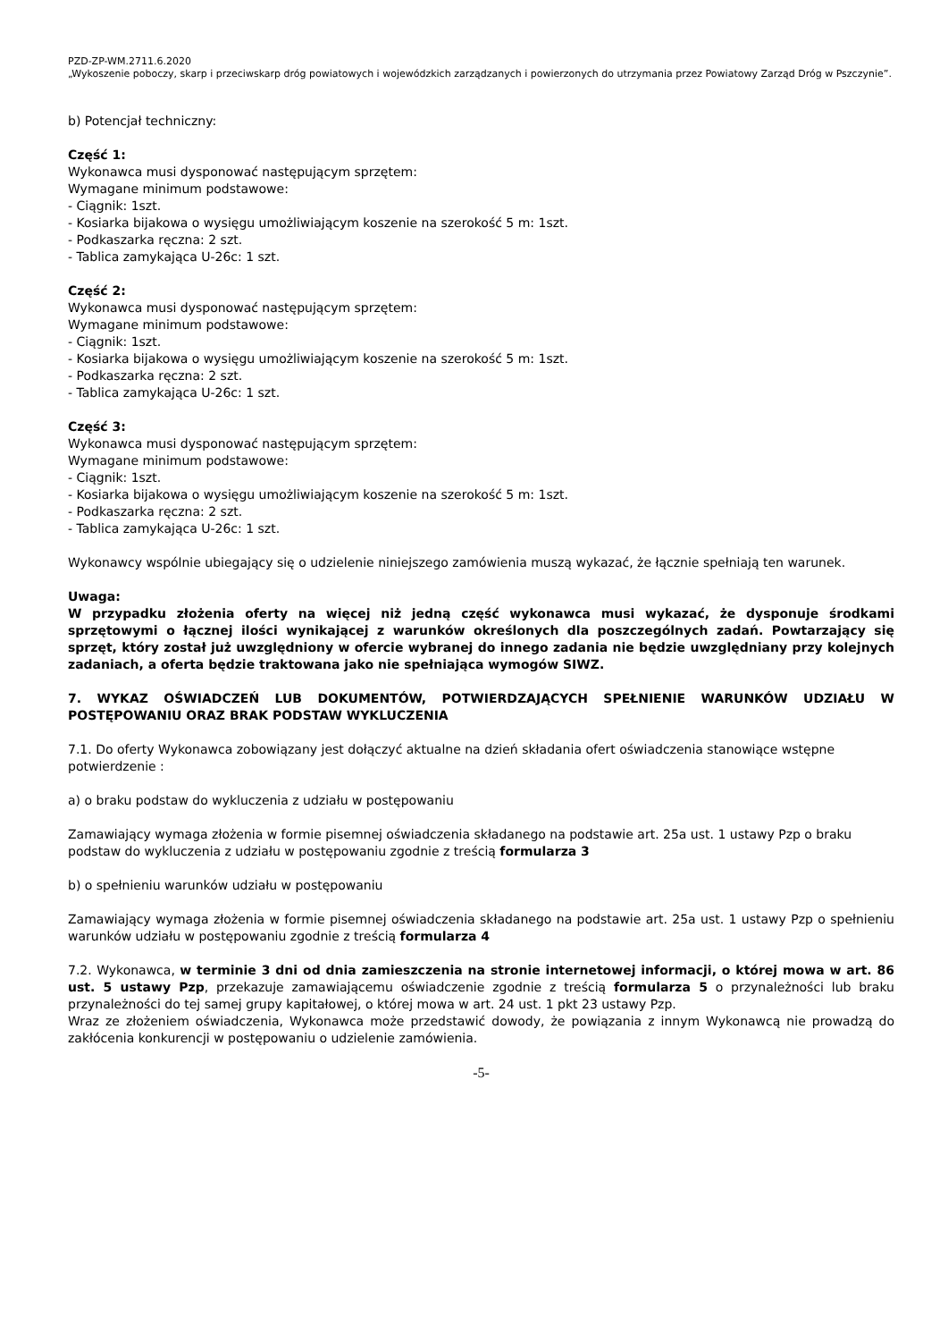PZD-ZP-WM.2711.6.2020
„Wykoszenie poboczy, skarp i przeciwskarp dróg powiatowych i wojewódzkich zarządzanych i powierzonych do utrzymania przez Powiatowy Zarząd Dróg w Pszczynie”.
b) Potencjał techniczny:
Część 1:
Wykonawca musi dysponować następującym sprzętem:
Wymagane minimum podstawowe:
- Ciągnik: 1szt.
- Kosiarka bijakowa o wysięgu umożliwiającym koszenie na szerokość 5 m: 1szt.
- Podkaszarka ręczna: 2 szt.
- Tablica zamykająca U-26c: 1 szt.
Część 2:
Wykonawca musi dysponować następującym sprzętem:
Wymagane minimum podstawowe:
- Ciągnik: 1szt.
- Kosiarka bijakowa o wysięgu umożliwiającym koszenie na szerokość 5 m: 1szt.
- Podkaszarka ręczna: 2 szt.
- Tablica zamykająca U-26c: 1 szt.
Część 3:
Wykonawca musi dysponować następującym sprzętem:
Wymagane minimum podstawowe:
- Ciągnik: 1szt.
- Kosiarka bijakowa o wysięgu umożliwiającym koszenie na szerokość 5 m: 1szt.
- Podkaszarka ręczna: 2 szt.
- Tablica zamykająca U-26c: 1 szt.
Wykonawcy wspólnie ubiegający się o udzielenie niniejszego zamówienia muszą wykazać, że łącznie spełniają ten warunek.
Uwaga:
W przypadku złożenia oferty na więcej niż jedną część wykonawca musi wykazać, że dysponuje środkami sprzętowymi o łącznej ilości wynikającej z warunków określonych dla poszczególnych zadań. Powtarzający się sprzęt, który został już uwzględniony w ofercie wybranej do innego zadania nie będzie uwzględniany przy kolejnych zadaniach, a oferta będzie traktowana jako nie spełniająca wymogów SIWZ.
7. WYKAZ OŚWIADCZEŃ LUB DOKUMENTÓW, POTWIERDZAJĄCYCH SPEŁNIENIE WARUNKÓW UDZIAŁU W POSTĘPOWANIU ORAZ BRAK PODSTAW WYKLUCZENIA
7.1. Do oferty Wykonawca zobowiązany jest dołączyć aktualne na dzień składania ofert oświadczenia stanowiące wstępne potwierdzenie :
a) o braku podstaw do wykluczenia z udziału w postępowaniu
Zamawiający wymaga złożenia w formie pisemnej oświadczenia składanego na podstawie art. 25a ust. 1 ustawy Pzp o braku podstaw do wykluczenia z udziału w postępowaniu zgodnie z treścią formularza 3
b) o spełnieniu warunków udziału w postępowaniu
Zamawiający wymaga złożenia w formie pisemnej oświadczenia składanego na podstawie art. 25a ust. 1 ustawy Pzp o spełnieniu warunków udziału w postępowaniu zgodnie z treścią formularza 4
7.2. Wykonawca, w terminie 3 dni od dnia zamieszczenia na stronie internetowej informacji, o której mowa w art. 86 ust. 5 ustawy Pzp, przekazuje zamawiającemu oświadczenie zgodnie z treścią formularza 5 o przynależności lub braku przynależności do tej samej grupy kapitałowej, o której mowa w art. 24 ust. 1 pkt 23 ustawy Pzp.
Wraz ze złożeniem oświadczenia, Wykonawca może przedstawić dowody, że powiązania z innym Wykonawcą nie prowadzą do zakłócenia konkurencji w postępowaniu o udzielenie zamówienia.
-5-